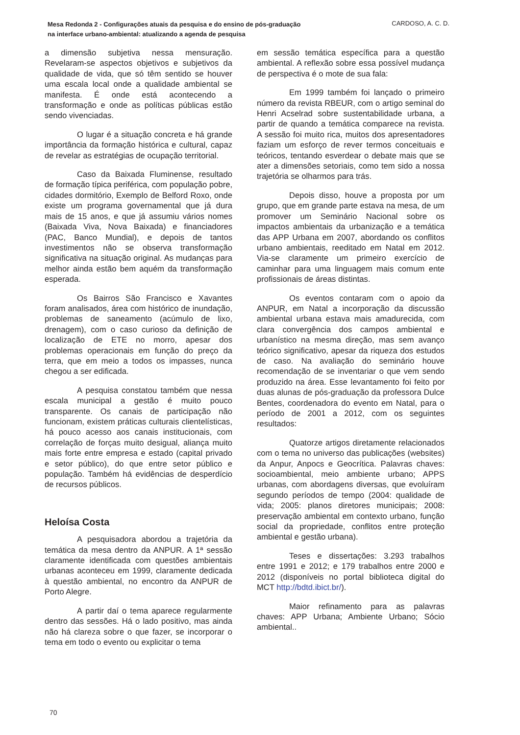Mesa Redonda 2 - Configurações atuais da pesquisa e do ensino de pós-graduação na interface urbano-ambiental: atualizando a agenda de pesquisa
CARDOSO, A. C. D.
a dimensão subjetiva nessa mensuração. Revelaram-se aspectos objetivos e subjetivos da qualidade de vida, que só têm sentido se houver uma escala local onde a qualidade ambiental se manifesta. É onde está acontecendo a transformação e onde as políticas públicas estão sendo vivenciadas.
O lugar é a situação concreta e há grande importância da formação histórica e cultural, capaz de revelar as estratégias de ocupação territorial.
Caso da Baixada Fluminense, resultado de formação típica periférica, com população pobre, cidades dormitório, Exemplo de Belford Roxo, onde existe um programa governamental que já dura mais de 15 anos, e que já assumiu vários nomes (Baixada Viva, Nova Baixada) e financiadores (PAC, Banco Mundial), e depois de tantos investimentos não se observa transformação significativa na situação original. As mudanças para melhor ainda estão bem aquém da transformação esperada.
Os Bairros São Francisco e Xavantes foram analisados, área com histórico de inundação, problemas de saneamento (acúmulo de lixo, drenagem), com o caso curioso da definição de localização de ETE no morro, apesar dos problemas operacionais em função do preço da terra, que em meio a todos os impasses, nunca chegou a ser edificada.
A pesquisa constatou também que nessa escala municipal a gestão é muito pouco transparente. Os canais de participação não funcionam, existem práticas culturais clientelísticas, há pouco acesso aos canais institucionais, com correlação de forças muito desigual, aliança muito mais forte entre empresa e estado (capital privado e setor público), do que entre setor público e população. Também há evidências de desperdício de recursos públicos.
Heloísa Costa
A pesquisadora abordou a trajetória da temática da mesa dentro da ANPUR. A 1ª sessão claramente identificada com questões ambientais urbanas aconteceu em 1999, claramente dedicada à questão ambiental, no encontro da ANPUR de Porto Alegre.
A partir daí o tema aparece regularmente dentro das sessões. Há o lado positivo, mas ainda não há clareza sobre o que fazer, se incorporar o tema em todo o evento ou explicitar o tema
em sessão temática específica para a questão ambiental. A reflexão sobre essa possível mudança de perspectiva é o mote de sua fala:
Em 1999 também foi lançado o primeiro número da revista RBEUR, com o artigo seminal do Henri Acselrad sobre sustentabilidade urbana, a partir de quando a temática comparece na revista. A sessão foi muito rica, muitos dos apresentadores faziam um esforço de rever termos conceituais e teóricos, tentando esverdear o debate mais que se ater a dimensões setoriais, como tem sido a nossa trajetória se olharmos para trás.
Depois disso, houve a proposta por um grupo, que em grande parte estava na mesa, de um promover um Seminário Nacional sobre os impactos ambientais da urbanização e a temática das APP Urbana em 2007, abordando os conflitos urbano ambientais, reeditado em Natal em 2012. Via-se claramente um primeiro exercício de caminhar para uma linguagem mais comum ente profissionais de áreas distintas.
Os eventos contaram com o apoio da ANPUR, em Natal a incorporação da discussão ambiental urbana estava mais amadurecida, com clara convergência dos campos ambiental e urbanístico na mesma direção, mas sem avanço teórico significativo, apesar da riqueza dos estudos de caso. Na avaliação do seminário houve recomendação de se inventariar o que vem sendo produzido na área. Esse levantamento foi feito por duas alunas de pós-graduação da professora Dulce Bentes, coordenadora do evento em Natal, para o período de 2001 a 2012, com os seguintes resultados:
Quatorze artigos diretamente relacionados com o tema no universo das publicações (websites) da Anpur, Anpocs e Geocrítica. Palavras chaves: socioambiental, meio ambiente urbano; APPS urbanas, com abordagens diversas, que evoluíram segundo períodos de tempo (2004: qualidade de vida; 2005: planos diretores municipais; 2008: preservação ambiental em contexto urbano, função social da propriedade, conflitos entre proteção ambiental e gestão urbana).
Teses e dissertações: 3.293 trabalhos entre 1991 e 2012; e 179 trabalhos entre 2000 e 2012 (disponíveis no portal biblioteca digital do MCT http://bdtd.ibict.br/).
Maior refinamento para as palavras chaves: APP Urbana; Ambiente Urbano; Sócio ambiental..
70